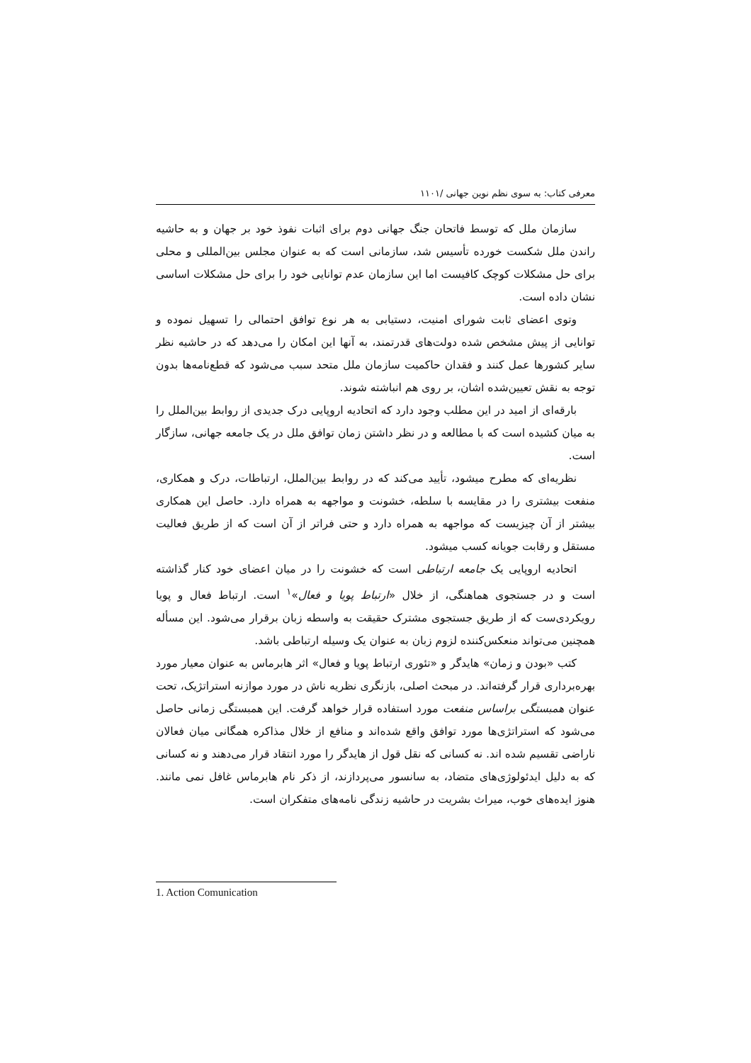معرفی کتاب: به سوی نظم نوین جهانی /۱۱۰۱
سازمان ملل که توسط فاتحان جنگ جهانی دوم برای اثبات نفوذ خود بر جهان و به حاشیه راندن ملل شکست خورده تأسیس شد، سازمانی است که به عنوان مجلس بین‌المللی و محلی برای حل مشکلات کوچک کافیست اما این سازمان عدم توانایی خود را برای حل مشکلات اساسی نشان داده است.
وتوی اعضای ثابت شورای امنیت، دستیابی به هر نوع توافق احتمالی را تسهیل نموده و توانایی از پیش مشخص شده دولت‌های قدرتمند، به آنها این امکان را می‌دهد که در حاشیه نظر سایر کشورها عمل کنند و فقدان حاکمیت سازمان ملل متحد سبب می‌شود که قطع‌نامه‌ها بدون توجه به نقش تعیین‌شده اشان، بر روی هم انباشته شوند.
بارقه‌ای از امید در این مطلب وجود دارد که اتحادیه اروپایی درک جدیدی از روابط بین‌الملل را به میان کشیده است که با مطالعه و در نظر داشتن زمان توافق ملل در یک جامعه جهانی، سازگار است.
نظریه‌ای که مطرح میشود، تأیید می‌کند که در روابط بین‌الملل، ارتباطات، درک و همکاری، منفعت بیشتری را در مقایسه با سلطه، خشونت و مواجهه به همراه دارد. حاصل این همکاری بیشتر از آن چیزیست که مواجهه به همراه دارد و حتی فراتر از آن است که از طریق فعالیت مستقل و رقابت جویانه کسب میشود.
اتحادیه اروپایی یک جامعه ارتباطی است که خشونت را در میان اعضای خود کنار گذاشته است و در جستجوی هماهنگی، از خلال «ارتباط پویا و فعال»<sup>۱</sup> است. ارتباط فعال و پویا رویکردی‌ست که از طریق جستجوی مشترک حقیقت به واسطه زبان برقرار می‌شود. این مسأله همچنین می‌تواند منعکس‌کننده لزوم زبان به عنوان یک وسیله ارتباطی باشد.
کتب «بودن و زمان» هایدگر و «تئوری ارتباط پویا و فعال» اثر هابرماس به عنوان معیار مورد بهره‌برداری قرار گرفته‌اند. در مبحث اصلی، بازنگری نظریه ناش در مورد موازنه استراتژیک، تحت عنوان همبستگی براساس منفعت مورد استفاده قرار خواهد گرفت. این همبستگی زمانی حاصل می‌شود که استراتژی‌ها مورد توافق واقع شده‌اند و منافع از خلال مذاکره همگانی میان فعالان ناراضی تقسیم شده اند. نه کسانی که نقل قول از هایدگر را مورد انتقاد قرار می‌دهند و نه کسانی که به دلیل ایدئولوژی‌های متضاد، به سانسور می‌پردازند، از ذکر نام هابرماس غافل نمی مانند. هنوز ایده‌های خوب، میراث بشریت در حاشیه زندگی نامه‌های متفکران است.
1. Action Comunication